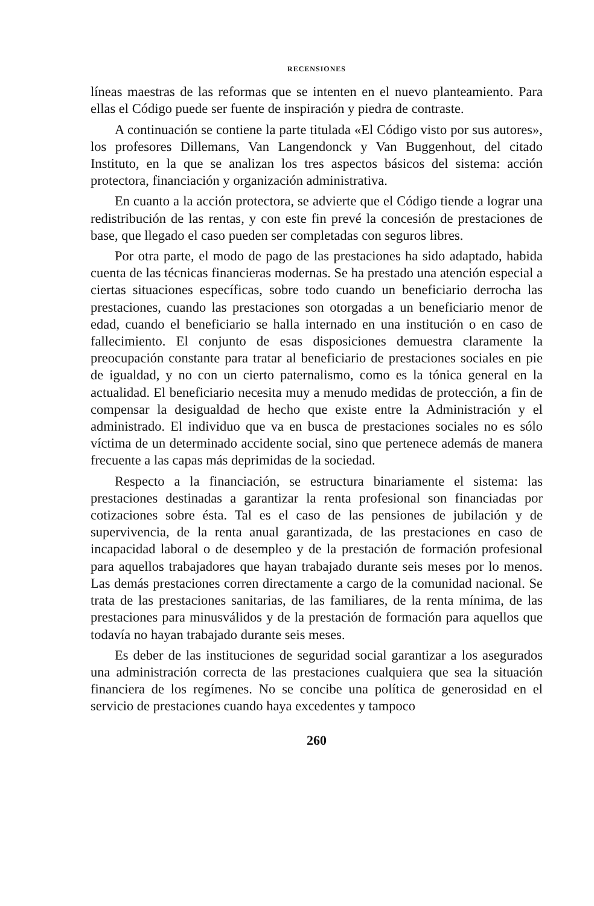RECENSIONES
líneas maestras de las reformas que se intenten en el nuevo planteamiento. Para ellas el Código puede ser fuente de inspiración y piedra de contraste.
A continuación se contiene la parte titulada «El Código visto por sus autores», los profesores Dillemans, Van Langendonck y Van Buggenhout, del citado Instituto, en la que se analizan los tres aspectos básicos del sistema: acción protectora, financiación y organización administrativa.
En cuanto a la acción protectora, se advierte que el Código tiende a lograr una redistribución de las rentas, y con este fin prevé la concesión de prestaciones de base, que llegado el caso pueden ser completadas con seguros libres.
Por otra parte, el modo de pago de las prestaciones ha sido adaptado, habida cuenta de las técnicas financieras modernas. Se ha prestado una atención especial a ciertas situaciones específicas, sobre todo cuando un beneficiario derrocha las prestaciones, cuando las prestaciones son otorgadas a un beneficiario menor de edad, cuando el beneficiario se halla internado en una institución o en caso de fallecimiento. El conjunto de esas disposiciones demuestra claramente la preocupación constante para tratar al beneficiario de prestaciones sociales en pie de igualdad, y no con un cierto paternalismo, como es la tónica general en la actualidad. El beneficiario necesita muy a menudo medidas de protección, a fin de compensar la desigualdad de hecho que existe entre la Administración y el administrado. El individuo que va en busca de prestaciones sociales no es sólo víctima de un determinado accidente social, sino que pertenece además de manera frecuente a las capas más deprimidas de la sociedad.
Respecto a la financiación, se estructura binariamente el sistema: las prestaciones destinadas a garantizar la renta profesional son financiadas por cotizaciones sobre ésta. Tal es el caso de las pensiones de jubilación y de supervivencia, de la renta anual garantizada, de las prestaciones en caso de incapacidad laboral o de desempleo y de la prestación de formación profesional para aquellos trabajadores que hayan trabajado durante seis meses por lo menos. Las demás prestaciones corren directamente a cargo de la comunidad nacional. Se trata de las prestaciones sanitarias, de las familiares, de la renta mínima, de las prestaciones para minusválidos y de la prestación de formación para aquellos que todavía no hayan trabajado durante seis meses.
Es deber de las instituciones de seguridad social garantizar a los asegurados una administración correcta de las prestaciones cualquiera que sea la situación financiera de los regímenes. No se concibe una política de generosidad en el servicio de prestaciones cuando haya excedentes y tampoco
260